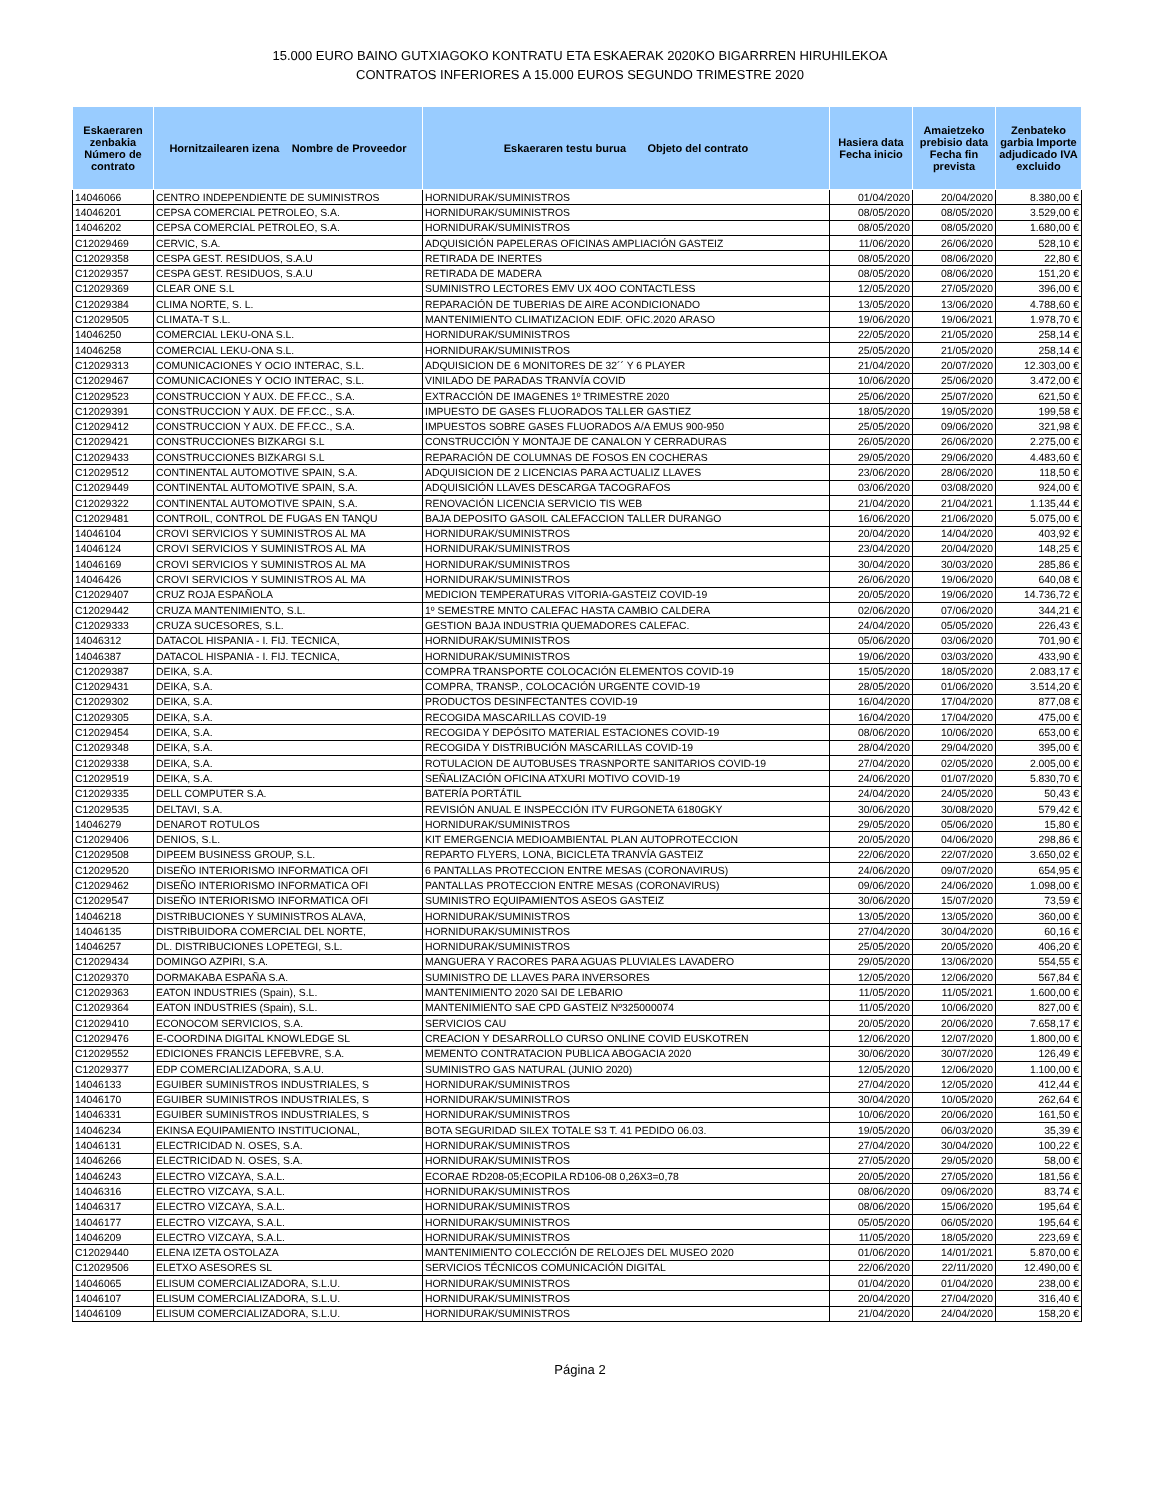15.000 EURO BAINO GUTXIAGOKO KONTRATU ETA ESKAERAK 2020KO BIGARRREN HIRUHILEKOA
CONTRATOS INFERIORES A 15.000 EUROS SEGUNDO TRIMESTRE 2020
| Eskaeraren zenbakia Número de contrato | Hornitzailearen izena Nombre de Proveedor | Eskaeraren testu burua Objeto del contrato | Hasiera data Fecha inicio | Amaietzeko prebisio data Fecha fin prevista | Zenbateko garbia Importe adjudicado IVA excluido |
| --- | --- | --- | --- | --- | --- |
| 14046066 | CENTRO INDEPENDIENTE DE SUMINISTROS | HORNIDURAK/SUMINISTROS | 01/04/2020 | 20/04/2020 | 8.380,00 € |
| 14046201 | CEPSA COMERCIAL PETROLEO, S.A. | HORNIDURAK/SUMINISTROS | 08/05/2020 | 08/05/2020 | 3.529,00 € |
| 14046202 | CEPSA COMERCIAL PETROLEO, S.A. | HORNIDURAK/SUMINISTROS | 08/05/2020 | 08/05/2020 | 1.680,00 € |
| C12029469 | CERVIC, S.A. | ADQUISICIÓN PAPELERAS OFICINAS AMPLIACIÓN GASTEIZ | 11/06/2020 | 26/06/2020 | 528,10 € |
| C12029358 | CESPA GEST. RESIDUOS, S.A.U | RETIRADA DE INERTES | 08/05/2020 | 08/06/2020 | 22,80 € |
| C12029357 | CESPA GEST. RESIDUOS, S.A.U | RETIRADA DE MADERA | 08/05/2020 | 08/06/2020 | 151,20 € |
| C12029369 | CLEAR ONE S.L | SUMINISTRO LECTORES EMV UX 4OO CONTACTLESS | 12/05/2020 | 27/05/2020 | 396,00 € |
| C12029384 | CLIMA NORTE, S. L. | REPARACIÓN DE TUBERIAS DE AIRE ACONDICIONADO | 13/05/2020 | 13/06/2020 | 4.788,60 € |
| C12029505 | CLIMATA-T S.L. | MANTENIMIENTO CLIMATIZACION EDIF. OFIC.2020 ARASO | 19/06/2020 | 19/06/2021 | 1.978,70 € |
| 14046250 | COMERCIAL LEKU-ONA S.L. | HORNIDURAK/SUMINISTROS | 22/05/2020 | 21/05/2020 | 258,14 € |
| 14046258 | COMERCIAL LEKU-ONA S.L. | HORNIDURAK/SUMINISTROS | 25/05/2020 | 21/05/2020 | 258,14 € |
| C12029313 | COMUNICACIONES Y OCIO INTERAC, S.L. | ADQUISICION DE 6 MONITORES DE 32´´ Y 6 PLAYER | 21/04/2020 | 20/07/2020 | 12.303,00 € |
| C12029467 | COMUNICACIONES Y OCIO INTERAC, S.L. | VINILADO DE PARADAS TRANVÍA COVID | 10/06/2020 | 25/06/2020 | 3.472,00 € |
| C12029523 | CONSTRUCCION Y AUX. DE FF.CC., S.A. | EXTRACCIÓN DE IMAGENES 1º TRIMESTRE 2020 | 25/06/2020 | 25/07/2020 | 621,50 € |
| C12029391 | CONSTRUCCION Y AUX. DE FF.CC., S.A. | IMPUESTO DE GASES FLUORADOS TALLER GASTIEZ | 18/05/2020 | 19/05/2020 | 199,58 € |
| C12029412 | CONSTRUCCION Y AUX. DE FF.CC., S.A. | IMPUESTOS SOBRE GASES FLUORADOS A/A EMUS 900-950 | 25/05/2020 | 09/06/2020 | 321,98 € |
| C12029421 | CONSTRUCCIONES BIZKARGI S.L | CONSTRUCCIÓN Y MONTAJE DE CANALON Y CERRADURAS | 26/05/2020 | 26/06/2020 | 2.275,00 € |
| C12029433 | CONSTRUCCIONES BIZKARGI S.L | REPARACIÓN DE COLUMNAS DE FOSOS EN COCHERAS | 29/05/2020 | 29/06/2020 | 4.483,60 € |
| C12029512 | CONTINENTAL AUTOMOTIVE SPAIN, S.A. | ADQUISICION DE 2 LICENCIAS PARA ACTUALIZ LLAVES | 23/06/2020 | 28/06/2020 | 118,50 € |
| C12029449 | CONTINENTAL AUTOMOTIVE SPAIN, S.A. | ADQUISICIÓN LLAVES DESCARGA TACOGRAFOS | 03/06/2020 | 03/08/2020 | 924,00 € |
| C12029322 | CONTINENTAL AUTOMOTIVE SPAIN, S.A. | RENOVACIÓN LICENCIA SERVICIO TIS WEB | 21/04/2020 | 21/04/2021 | 1.135,44 € |
| C12029481 | CONTROIL, CONTROL DE FUGAS EN TANQU | BAJA DEPOSITO GASOIL CALEFACCION TALLER DURANGO | 16/06/2020 | 21/06/2020 | 5.075,00 € |
| 14046104 | CROVI SERVICIOS Y SUMINISTROS AL MA | HORNIDURAK/SUMINISTROS | 20/04/2020 | 14/04/2020 | 403,92 € |
| 14046124 | CROVI SERVICIOS Y SUMINISTROS AL MA | HORNIDURAK/SUMINISTROS | 23/04/2020 | 20/04/2020 | 148,25 € |
| 14046169 | CROVI SERVICIOS Y SUMINISTROS AL MA | HORNIDURAK/SUMINISTROS | 30/04/2020 | 30/03/2020 | 285,86 € |
| 14046426 | CROVI SERVICIOS Y SUMINISTROS AL MA | HORNIDURAK/SUMINISTROS | 26/06/2020 | 19/06/2020 | 640,08 € |
| C12029407 | CRUZ ROJA ESPAÑOLA | MEDICION TEMPERATURAS VITORIA-GASTEIZ COVID-19 | 20/05/2020 | 19/06/2020 | 14.736,72 € |
| C12029442 | CRUZA MANTENIMIENTO, S.L. | 1º SEMESTRE MNTO CALEFAC HASTA CAMBIO CALDERA | 02/06/2020 | 07/06/2020 | 344,21 € |
| C12029333 | CRUZA SUCESORES, S.L. | GESTION BAJA INDUSTRIA QUEMADORES CALEFAC. | 24/04/2020 | 05/05/2020 | 226,43 € |
| 14046312 | DATACOL HISPANIA - I. FIJ. TECNICA, | HORNIDURAK/SUMINISTROS | 05/06/2020 | 03/06/2020 | 701,90 € |
| 14046387 | DATACOL HISPANIA - I. FIJ. TECNICA, | HORNIDURAK/SUMINISTROS | 19/06/2020 | 03/03/2020 | 433,90 € |
| C12029387 | DEIKA, S.A. | COMPRA TRANSPORTE COLOCACIÓN ELEMENTOS COVID-19 | 15/05/2020 | 18/05/2020 | 2.083,17 € |
| C12029431 | DEIKA, S.A. | COMPRA, TRANSP., COLOCACIÓN URGENTE COVID-19 | 28/05/2020 | 01/06/2020 | 3.514,20 € |
| C12029302 | DEIKA, S.A. | PRODUCTOS DESINFECTANTES COVID-19 | 16/04/2020 | 17/04/2020 | 877,08 € |
| C12029305 | DEIKA, S.A. | RECOGIDA MASCARILLAS COVID-19 | 16/04/2020 | 17/04/2020 | 475,00 € |
| C12029454 | DEIKA, S.A. | RECOGIDA Y DEPÓSITO MATERIAL ESTACIONES COVID-19 | 08/06/2020 | 10/06/2020 | 653,00 € |
| C12029348 | DEIKA, S.A. | RECOGIDA Y DISTRIBUCIÓN MASCARILLAS COVID-19 | 28/04/2020 | 29/04/2020 | 395,00 € |
| C12029338 | DEIKA, S.A. | ROTULACION DE AUTOBUSES TRASNPORTE SANITARIOS COVID-19 | 27/04/2020 | 02/05/2020 | 2.005,00 € |
| C12029519 | DEIKA, S.A. | SEÑALIZACIÓN OFICINA ATXURI MOTIVO COVID-19 | 24/06/2020 | 01/07/2020 | 5.830,70 € |
| C12029335 | DELL COMPUTER S.A. | BATERÍA PORTÁTIL | 24/04/2020 | 24/05/2020 | 50,43 € |
| C12029535 | DELTAVI, S.A. | REVISIÓN ANUAL E INSPECCIÓN ITV FURGONETA 6180GKY | 30/06/2020 | 30/08/2020 | 579,42 € |
| 14046279 | DENAROT ROTULOS | HORNIDURAK/SUMINISTROS | 29/05/2020 | 05/06/2020 | 15,80 € |
| C12029406 | DENIOS, S.L. | KIT EMERGENCIA MEDIOAMBIENTAL PLAN AUTOPROTECCION | 20/05/2020 | 04/06/2020 | 298,86 € |
| C12029508 | DIPEEM BUSINESS GROUP, S.L. | REPARTO FLYERS, LONA, BICICLETA TRANVÍA GASTEIZ | 22/06/2020 | 22/07/2020 | 3.650,02 € |
| C12029520 | DISEÑO INTERIORISMO INFORMATICA OFI | 6 PANTALLAS PROTECCION ENTRE MESAS (CORONAVIRUS) | 24/06/2020 | 09/07/2020 | 654,95 € |
| C12029462 | DISEÑO INTERIORISMO INFORMATICA OFI | PANTALLAS PROTECCION ENTRE MESAS (CORONAVIRUS) | 09/06/2020 | 24/06/2020 | 1.098,00 € |
| C12029547 | DISEÑO INTERIORISMO INFORMATICA OFI | SUMINISTRO EQUIPAMIENTOS ASEOS GASTEIZ | 30/06/2020 | 15/07/2020 | 73,59 € |
| 14046218 | DISTRIBUCIONES Y SUMINISTROS ALAVA, | HORNIDURAK/SUMINISTROS | 13/05/2020 | 13/05/2020 | 360,00 € |
| 14046135 | DISTRIBUIDORA COMERCIAL DEL NORTE, | HORNIDURAK/SUMINISTROS | 27/04/2020 | 30/04/2020 | 60,16 € |
| 14046257 | DL. DISTRIBUCIONES LOPETEGI, S.L. | HORNIDURAK/SUMINISTROS | 25/05/2020 | 20/05/2020 | 406,20 € |
| C12029434 | DOMINGO AZPIRI, S.A. | MANGUERA Y RACORES PARA AGUAS PLUVIALES LAVADERO | 29/05/2020 | 13/06/2020 | 554,55 € |
| C12029370 | DORMAKABA ESPAÑA S.A. | SUMINISTRO DE LLAVES PARA INVERSORES | 12/05/2020 | 12/06/2020 | 567,84 € |
| C12029363 | EATON INDUSTRIES (Spain), S.L. | MANTENIMIENTO 2020 SAI DE LEBARIO | 11/05/2020 | 11/05/2021 | 1.600,00 € |
| C12029364 | EATON INDUSTRIES (Spain), S.L. | MANTENIMIENTO SAE CPD GASTEIZ Nº325000074 | 11/05/2020 | 10/06/2020 | 827,00 € |
| C12029410 | ECONOCOM SERVICIOS, S.A. | SERVICIOS CAU | 20/05/2020 | 20/06/2020 | 7.658,17 € |
| C12029476 | E-COORDINA DIGITAL KNOWLEDGE SL | CREACION Y DESARROLLO CURSO ONLINE COVID EUSKOTREN | 12/06/2020 | 12/07/2020 | 1.800,00 € |
| C12029552 | EDICIONES FRANCIS LEFEBVRE, S.A. | MEMENTO CONTRATACION PUBLICA ABOGACIA 2020 | 30/06/2020 | 30/07/2020 | 126,49 € |
| C12029377 | EDP COMERCIALIZADORA, S.A.U. | SUMINISTRO GAS NATURAL (JUNIO 2020) | 12/05/2020 | 12/06/2020 | 1.100,00 € |
| 14046133 | EGUIBER SUMINISTROS INDUSTRIALES, S | HORNIDURAK/SUMINISTROS | 27/04/2020 | 12/05/2020 | 412,44 € |
| 14046170 | EGUIBER SUMINISTROS INDUSTRIALES, S | HORNIDURAK/SUMINISTROS | 30/04/2020 | 10/05/2020 | 262,64 € |
| 14046331 | EGUIBER SUMINISTROS INDUSTRIALES, S | HORNIDURAK/SUMINISTROS | 10/06/2020 | 20/06/2020 | 161,50 € |
| 14046234 | EKINSA EQUIPAMIENTO INSTITUCIONAL, | BOTA SEGURIDAD SILEX TOTALE S3 T. 41 PEDIDO 06.03. | 19/05/2020 | 06/03/2020 | 35,39 € |
| 14046131 | ELECTRICIDAD N. OSES, S.A. | HORNIDURAK/SUMINISTROS | 27/04/2020 | 30/04/2020 | 100,22 € |
| 14046266 | ELECTRICIDAD N. OSES, S.A. | HORNIDURAK/SUMINISTROS | 27/05/2020 | 29/05/2020 | 58,00 € |
| 14046243 | ELECTRO VIZCAYA, S.A.L. | ECORAE RD208-05;ECOPILA RD106-08 0,26X3=0,78 | 20/05/2020 | 27/05/2020 | 181,56 € |
| 14046316 | ELECTRO VIZCAYA, S.A.L. | HORNIDURAK/SUMINISTROS | 08/06/2020 | 09/06/2020 | 83,74 € |
| 14046317 | ELECTRO VIZCAYA, S.A.L. | HORNIDURAK/SUMINISTROS | 08/06/2020 | 15/06/2020 | 195,64 € |
| 14046177 | ELECTRO VIZCAYA, S.A.L. | HORNIDURAK/SUMINISTROS | 05/05/2020 | 06/05/2020 | 195,64 € |
| 14046209 | ELECTRO VIZCAYA, S.A.L. | HORNIDURAK/SUMINISTROS | 11/05/2020 | 18/05/2020 | 223,69 € |
| C12029440 | ELENA IZETA OSTOLAZA | MANTENIMIENTO COLECCIÓN DE RELOJES DEL MUSEO 2020 | 01/06/2020 | 14/01/2021 | 5.870,00 € |
| C12029506 | ELETXO ASESORES SL | SERVICIOS TÉCNICOS COMUNICACIÓN DIGITAL | 22/06/2020 | 22/11/2020 | 12.490,00 € |
| 14046065 | ELISUM COMERCIALIZADORA, S.L.U. | HORNIDURAK/SUMINISTROS | 01/04/2020 | 01/04/2020 | 238,00 € |
| 14046107 | ELISUM COMERCIALIZADORA, S.L.U. | HORNIDURAK/SUMINISTROS | 20/04/2020 | 27/04/2020 | 316,40 € |
| 14046109 | ELISUM COMERCIALIZADORA, S.L.U. | HORNIDURAK/SUMINISTROS | 21/04/2020 | 24/04/2020 | 158,20 € |
Página 2